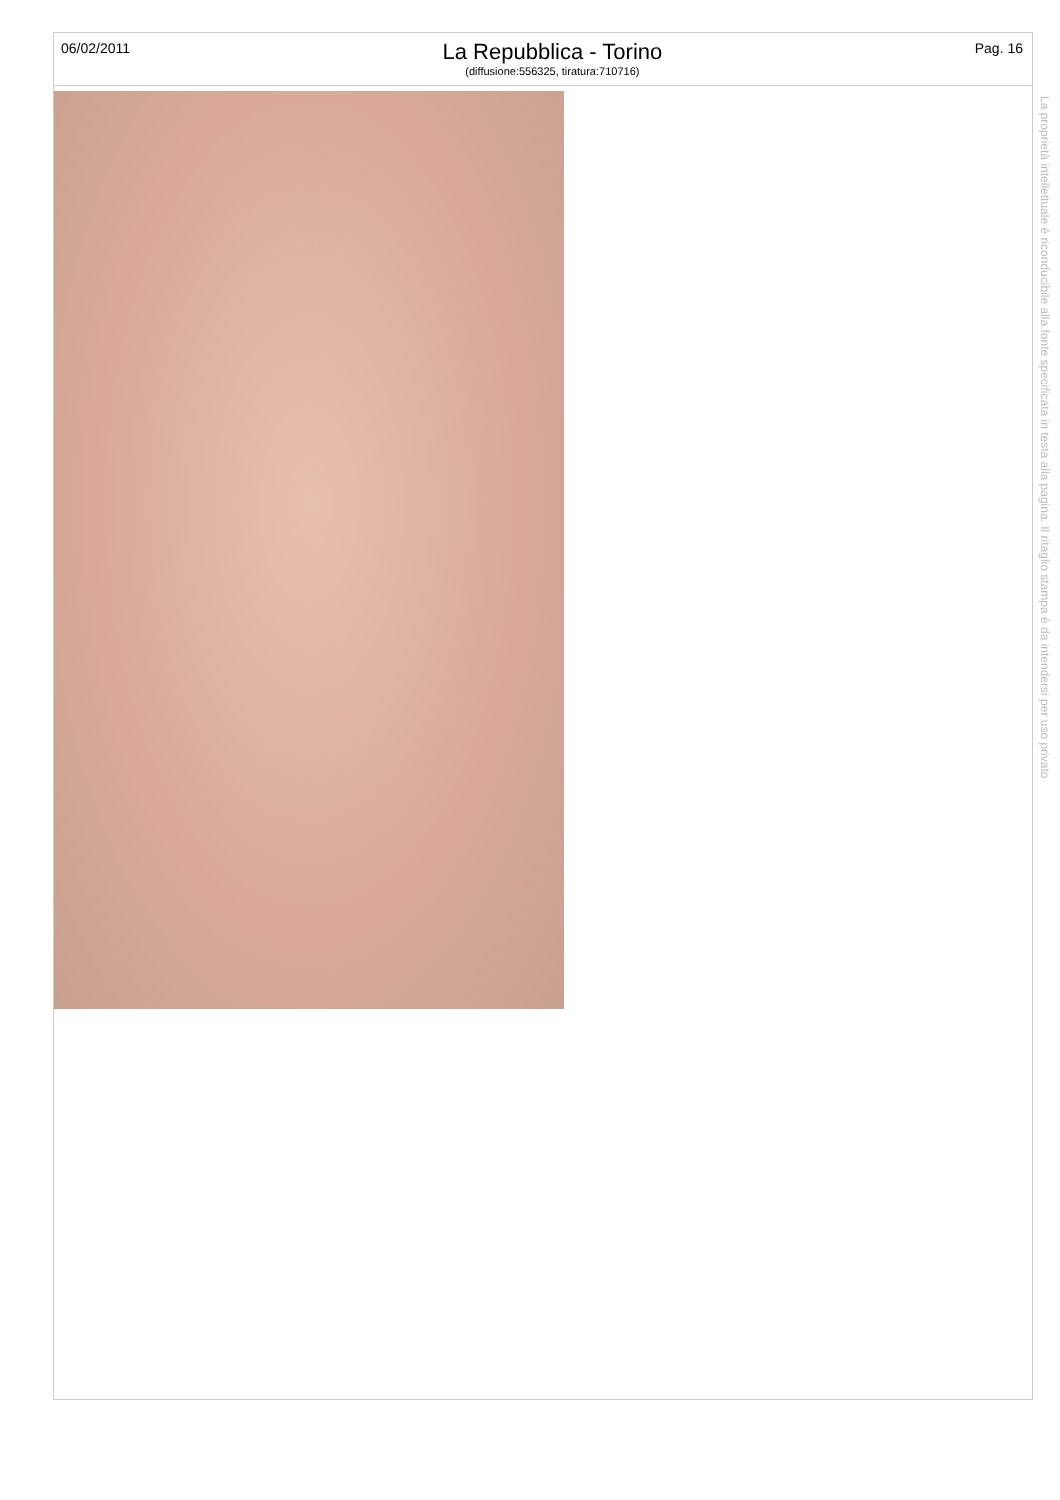06/02/2011
La Repubblica - Torino
(diffusione:556325, tiratura:710716)
Pag. 16
La proprietà intellettuale è riconducibile alla fonte specificata in testa alla pagina. Il ritaglio stampa è da intendersi per uso privato